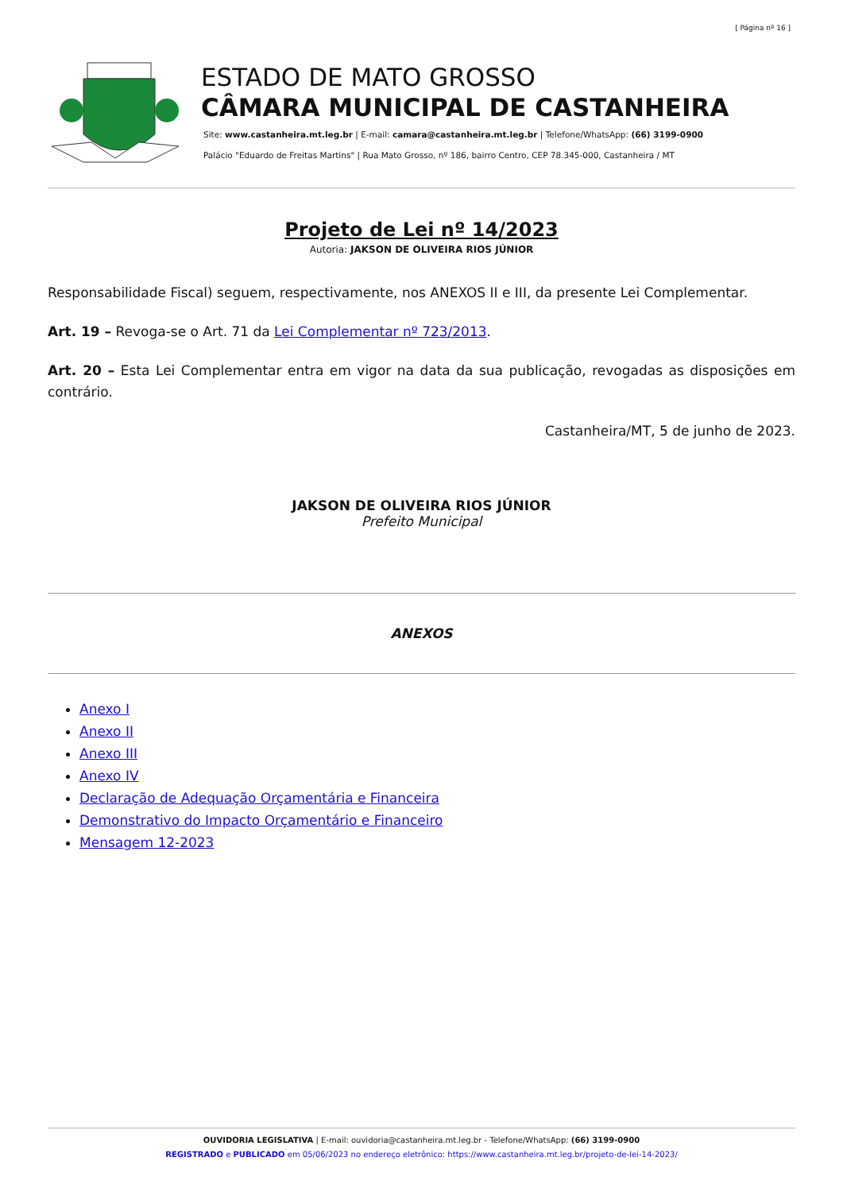[ Página nº 16 ]
ESTADO DE MATO GROSSO
CÂMARA MUNICIPAL DE CASTANHEIRA
Site: www.castanheira.mt.leg.br | E-mail: camara@castanheira.mt.leg.br | Telefone/WhatsApp: (66) 3199-0900
Palácio "Eduardo de Freitas Martins" | Rua Mato Grosso, nº 186, bairro Centro, CEP 78.345-000, Castanheira / MT
Projeto de Lei nº 14/2023
Autoria: JAKSON DE OLIVEIRA RIOS JÚNIOR
Responsabilidade Fiscal) seguem, respectivamente, nos ANEXOS II e III, da presente Lei Complementar.
Art. 19 – Revoga-se o Art. 71 da Lei Complementar nº 723/2013.
Art. 20 – Esta Lei Complementar entra em vigor na data da sua publicação, revogadas as disposições em contrário.
Castanheira/MT, 5 de junho de 2023.
JAKSON DE OLIVEIRA RIOS JÚNIOR
Prefeito Municipal
ANEXOS
Anexo I
Anexo II
Anexo III
Anexo IV
Declaração de Adequação Orçamentária e Financeira
Demonstrativo do Impacto Orçamentário e Financeiro
Mensagem 12-2023
OUVIDORIA LEGISLATIVA | E-mail: ouvidoria@castanheira.mt.leg.br - Telefone/WhatsApp: (66) 3199-0900
REGISTRADO e PUBLICADO em 05/06/2023 no endereço eletrônico: https://www.castanheira.mt.leg.br/projeto-de-lei-14-2023/